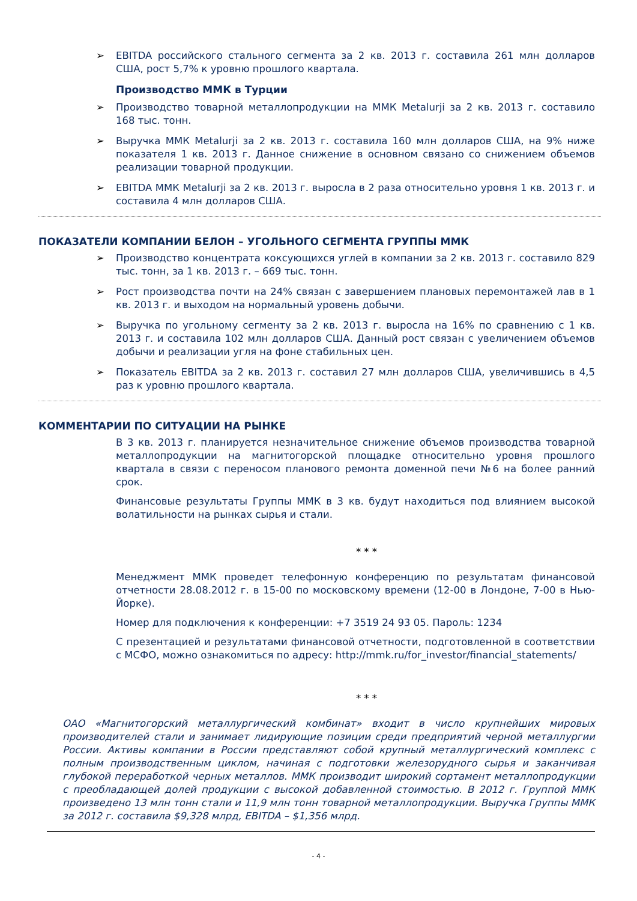➢ EBITDA российского стального сегмента за 2 кв. 2013 г. составила 261 млн долларов США, рост 5,7% к уровню прошлого квартала.
Производство ММК в Турции
➢ Производство товарной металлопродукции на ММК Metalurji за 2 кв. 2013 г. составило 168 тыс. тонн.
➢ Выручка ММК Metalurji за 2 кв. 2013 г. составила 160 млн долларов США, на 9% ниже показателя 1 кв. 2013 г. Данное снижение в основном связано со снижением объемов реализации товарной продукции.
➢ EBITDA ММК Metalurji за 2 кв. 2013 г. выросла в 2 раза относительно уровня 1 кв. 2013 г. и составила 4 млн долларов США.
ПОКАЗАТЕЛИ КОМПАНИИ БЕЛОН – УГОЛЬНОГО СЕГМЕНТА ГРУППЫ ММК
➢ Производство концентрата коксующихся углей в компании за 2 кв. 2013 г. составило 829 тыс. тонн, за 1 кв. 2013 г. – 669 тыс. тонн.
➢ Рост производства почти на 24% связан с завершением плановых перемонтажей лав в 1 кв. 2013 г. и выходом на нормальный уровень добычи.
➢ Выручка по угольному сегменту за 2 кв. 2013 г. выросла на 16% по сравнению с 1 кв. 2013 г. и составила 102 млн долларов США. Данный рост связан с увеличением объемов добычи и реализации угля на фоне стабильных цен.
➢ Показатель EBITDA за 2 кв. 2013 г. составил 27 млн долларов США, увеличившись в 4,5 раз к уровню прошлого квартала.
КОММЕНТАРИИ ПО СИТУАЦИИ НА РЫНКЕ
В 3 кв. 2013 г. планируется незначительное снижение объемов производства товарной металлопродукции на магнитогорской площадке относительно уровня прошлого квартала в связи с переносом планового ремонта доменной печи №6 на более ранний срок.
Финансовые результаты Группы ММК в 3 кв. будут находиться под влиянием высокой волатильности на рынках сырья и стали.
* * *
Менеджмент ММК проведет телефонную конференцию по результатам финансовой отчетности 28.08.2012 г. в 15-00 по московскому времени (12-00 в Лондоне, 7-00 в Нью-Йорке).
Номер для подключения к конференции: +7 3519 24 93 05. Пароль: 1234
С презентацией и результатами финансовой отчетности, подготовленной в соответствии с МСФО, можно ознакомиться по адресу: http://mmk.ru/for_investor/financial_statements/
* * *
ОАО «Магнитогорский металлургический комбинат» входит в число крупнейших мировых производителей стали и занимает лидирующие позиции среди предприятий черной металлургии России. Активы компании в России представляют собой крупный металлургический комплекс с полным производственным циклом, начиная с подготовки железорудного сырья и заканчивая глубокой переработкой черных металлов. ММК производит широкий сортамент металлопродукции с преобладающей долей продукции с высокой добавленной стоимостью. В 2012 г. Группой ММК произведено 13 млн тонн стали и 11,9 млн тонн товарной металлопродукции. Выручка Группы ММК за 2012 г. составила $9,328 млрд, EBITDA – $1,356 млрд.
- 4 -